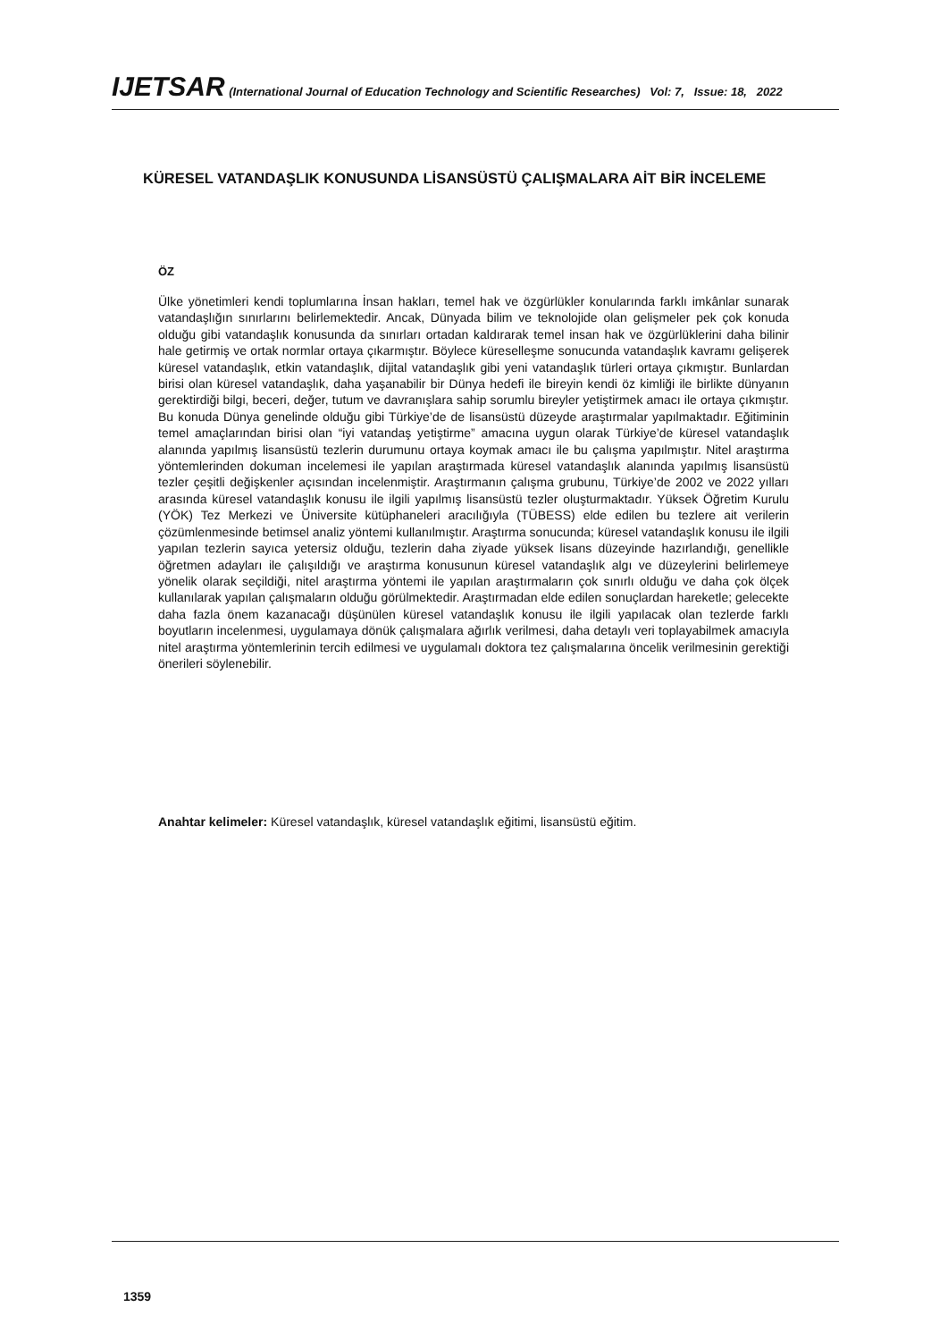IJETSAR (International Journal of Education Technology and Scientific Researches) Vol: 7, Issue: 18, 2022
KÜRESEL VATANDAŞLIK KONUSUNDA LİSANSÜSTÜ ÇALIŞMALARA AİT BİR İNCELEME
ÖZ
Ülke yönetimleri kendi toplumlarına İnsan hakları, temel hak ve özgürlükler konularında farklı imkânlar sunarak vatandaşlığın sınırlarını belirlemektedir. Ancak, Dünyada bilim ve teknolojide olan gelişmeler pek çok konuda olduğu gibi vatandaşlık konusunda da sınırları ortadan kaldırarak temel insan hak ve özgürlüklerini daha bilinir hale getirmiş ve ortak normlar ortaya çıkarmıştır. Böylece küreselleşme sonucunda vatandaşlık kavramı gelişerek küresel vatandaşlık, etkin vatandaşlık, dijital vatandaşlık gibi yeni vatandaşlık türleri ortaya çıkmıştır. Bunlardan birisi olan küresel vatandaşlık, daha yaşanabilir bir Dünya hedefi ile bireyin kendi öz kimliği ile birlikte dünyanın gerektirdiği bilgi, beceri, değer, tutum ve davranışlara sahip sorumlu bireyler yetiştirmek amacı ile ortaya çıkmıştır. Bu konuda Dünya genelinde olduğu gibi Türkiye’de de lisansüstü düzeyde araştırmalar yapılmaktadır. Eğitiminin temel amaçlarından birisi olan “iyi vatandaş yetiştirme” amacına uygun olarak Türkiye’de küresel vatandaşlık alanında yapılmış lisansüstü tezlerin durumunu ortaya koymak amacı ile bu çalışma yapılmıştır. Nitel araştırma yöntemlerinden dokuman incelemesi ile yapılan araştırmada küresel vatandaşlık alanında yapılmış lisansüstü tezler çeşitli değişkenler açısından incelenmiştir. Araştırmanın çalışma grubunu, Türkiye’de 2002 ve 2022 yılları arasında küresel vatandaşlık konusu ile ilgili yapılmış lisansüstü tezler oluşturmaktadır. Yüksek Öğretim Kurulu (YÖK) Tez Merkezi ve Üniversite kütüphaneleri aracılığıyla (TÜBESS) elde edilen bu tezlere ait verilerin çözümlenmesinde betimsel analiz yöntemi kullanılmıştır. Araştırma sonucunda; küresel vatandaşlık konusu ile ilgili yapılan tezlerin sayıca yetersiz olduğu, tezlerin daha ziyade yüksek lisans düzeyinde hazırlandığı, genellikle öğretmen adayları ile çalışıldığı ve araştırma konusunun küresel vatandaşlık algı ve düzeylerini belirlemeye yönelik olarak seçildiği, nitel araştırma yöntemi ile yapılan araştırmaların çok sınırlı olduğu ve daha çok ölçek kullanılarak yapılan çalışmaların olduğu görülmektedir. Araştırmadan elde edilen sonuçlardan hareketle; gelecekte daha fazla önem kazanacağı düşünülen küresel vatandaşlık konusu ile ilgili yapılacak olan tezlerde farklı boyutların incelenmesi, uygulamaya dönük çalışmalara ağırlık verilmesi, daha detaylı veri toplayabilmek amacıyla nitel araştırma yöntemlerinin tercih edilmesi ve uygulamalı doktora tez çalışmalarına öncelik verilmesinin gerektiği önerileri söylenebilir.
Anahtar kelimeler: Küresel vatandaşlık, küresel vatandaşlık eğitimi, lisansüstü eğitim.
1359